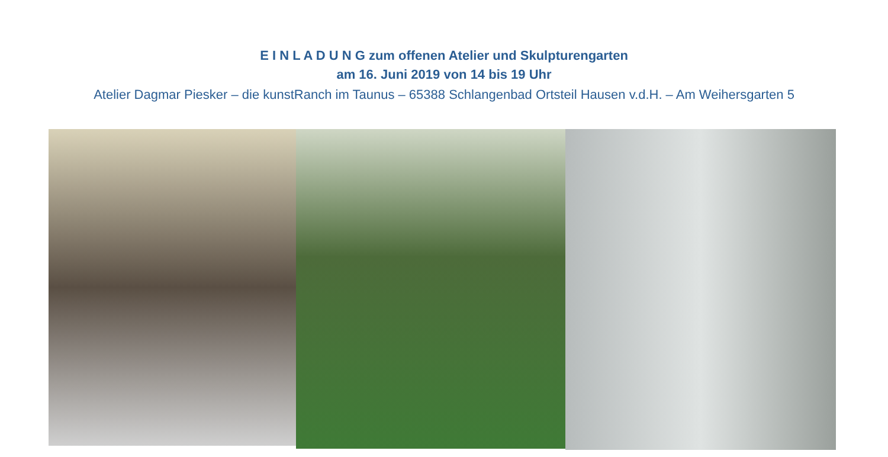E I N L A D U N G zum offenen Atelier und Skulpturengarten
am 16. Juni 2019 von 14 bis 19 Uhr
Atelier Dagmar Piesker – die kunstRanch im Taunus – 65388 Schlangenbad Ortsteil Hausen v.d.H. – Am Weihersgarten 5